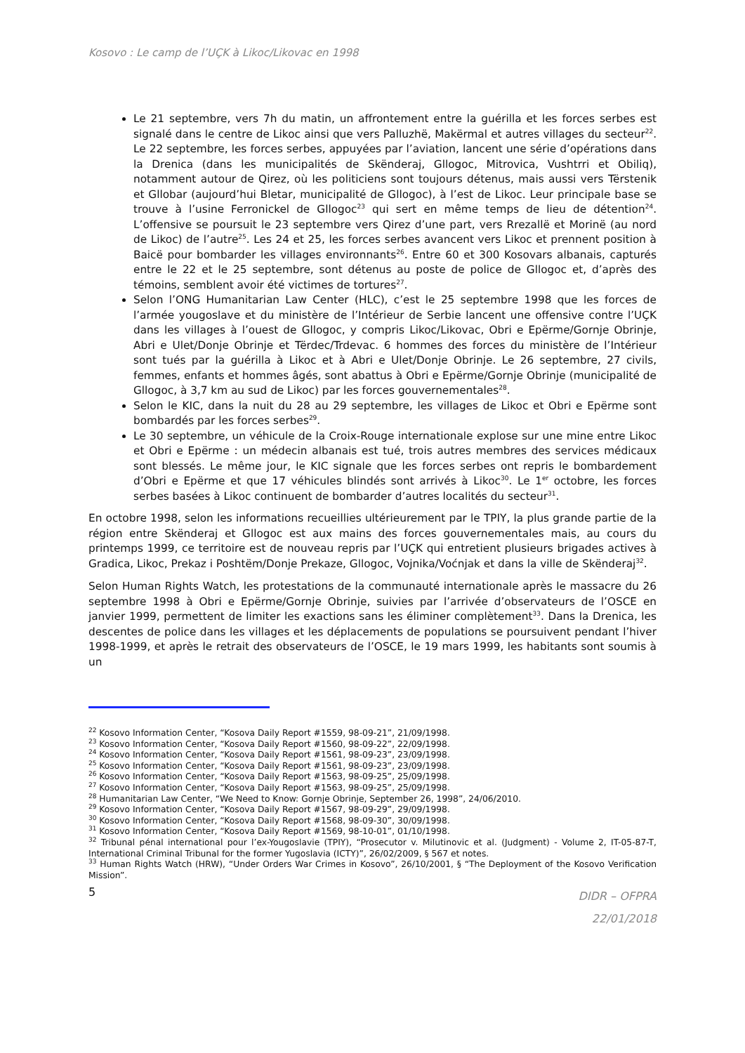Kosovo : Le camp de l’UÇK à Likoc/Likovac en 1998
Le 21 septembre, vers 7h du matin, un affrontement entre la guérilla et les forces serbes est signalé dans le centre de Likoc ainsi que vers Palluzhë, Makërmal et autres villages du secteur<sup>22</sup>. Le 22 septembre, les forces serbes, appuyées par l’aviation, lancent une série d’opérations dans la Drenica (dans les municipalités de Skënderaj, Gllogoc, Mitrovica, Vushtrri et Obiliq), notamment autour de Qirez, où les politiciens sont toujours détenus, mais aussi vers Tërstenik et Gllobar (aujourd’hui Bletar, municipalité de Gllogoc), à l’est de Likoc. Leur principale base se trouve à l’usine Ferronickel de Gllogoc<sup>23</sup> qui sert en même temps de lieu de détention<sup>24</sup>. L’offensive se poursuit le 23 septembre vers Qirez d’une part, vers Rrezallë et Morinë (au nord de Likoc) de l’autre<sup>25</sup>. Les 24 et 25, les forces serbes avancent vers Likoc et prennent position à Baicë pour bombarder les villages environnants<sup>26</sup>. Entre 60 et 300 Kosovars albanais, capturés entre le 22 et le 25 septembre, sont détenus au poste de police de Gllogoc et, d’après des témoins, semblent avoir été victimes de tortures<sup>27</sup>.
Selon l’ONG Humanitarian Law Center (HLC), c’est le 25 septembre 1998 que les forces de l’armée yougoslave et du ministère de l’Intérieur de Serbie lancent une offensive contre l’UÇK dans les villages à l’ouest de Gllogoc, y compris Likoc/Likovac, Obri e Epërme/Gornje Obrinje, Abri e Ulet/Donje Obrinje et Tërdec/Trdevac. 6 hommes des forces du ministère de l’Intérieur sont tués par la guérilla à Likoc et à Abri e Ulet/Donje Obrinje. Le 26 septembre, 27 civils, femmes, enfants et hommes âgés, sont abattus à Obri e Epërme/Gornje Obrinje (municipalité de Gllogoc, à 3,7 km au sud de Likoc) par les forces gouvernementales<sup>28</sup>.
Selon le KIC, dans la nuit du 28 au 29 septembre, les villages de Likoc et Obri e Epërme sont bombardés par les forces serbes<sup>29</sup>.
Le 30 septembre, un véhicule de la Croix-Rouge internationale explose sur une mine entre Likoc et Obri e Epërme : un médecin albanais est tué, trois autres membres des services médicaux sont blessés. Le même jour, le KIC signale que les forces serbes ont repris le bombardement d’Obri e Epërme et que 17 véhicules blindés sont arrivés à Likoc<sup>30</sup>. Le 1<sup>er</sup> octobre, les forces serbes basées à Likoc continuent de bombarder d’autres localités du secteur<sup>31</sup>.
En octobre 1998, selon les informations recueillies ultérieurement par le TPIY, la plus grande partie de la région entre Skënderaj et Gllogoc est aux mains des forces gouvernementales mais, au cours du printemps 1999, ce territoire est de nouveau repris par l’UÇK qui entretient plusieurs brigades actives à Gradica, Likoc, Prekaz i Poshtëm/Donje Prekaze, Gllogoc, Vojnika/Voćnjak et dans la ville de Skënderaj<sup>32</sup>.
Selon Human Rights Watch, les protestations de la communauté internationale après le massacre du 26 septembre 1998 à Obri e Epërme/Gornje Obrinje, suivies par l’arrivée d’observateurs de l’OSCE en janvier 1999, permettent de limiter les exactions sans les éliminer complètement<sup>33</sup>. Dans la Drenica, les descentes de police dans les villages et les déplacements de populations se poursuivent pendant l’hiver 1998-1999, et après le retrait des observateurs de l’OSCE, le 19 mars 1999, les habitants sont soumis à un
<sup>22</sup> Kosovo Information Center, “Kosova Daily Report #1559, 98-09-21”, 21/09/1998.
<sup>23</sup> Kosovo Information Center, “Kosova Daily Report #1560, 98-09-22”, 22/09/1998.
<sup>24</sup> Kosovo Information Center, “Kosova Daily Report #1561, 98-09-23”, 23/09/1998.
<sup>25</sup> Kosovo Information Center, “Kosova Daily Report #1561, 98-09-23”, 23/09/1998.
<sup>26</sup> Kosovo Information Center, “Kosova Daily Report #1563, 98-09-25”, 25/09/1998.
<sup>27</sup> Kosovo Information Center, “Kosova Daily Report #1563, 98-09-25”, 25/09/1998.
<sup>28</sup> Humanitarian Law Center, “We Need to Know: Gornje Obrinje, September 26, 1998”, 24/06/2010.
<sup>29</sup> Kosovo Information Center, “Kosova Daily Report #1567, 98-09-29”, 29/09/1998.
<sup>30</sup> Kosovo Information Center, “Kosova Daily Report #1568, 98-09-30”, 30/09/1998.
<sup>31</sup> Kosovo Information Center, “Kosova Daily Report #1569, 98-10-01”, 01/10/1998.
<sup>32</sup> Tribunal pénal international pour l’ex-Yougoslavie (TPIY), “Prosecutor v. Milutinovic et al. (Judgment) - Volume 2, IT-05-87-T, International Criminal Tribunal for the former Yugoslavia (ICTY)”, 26/02/2009, § 567 et notes.
<sup>33</sup> Human Rights Watch (HRW), “Under Orders War Crimes in Kosovo”, 26/10/2001, § “The Deployment of the Kosovo Verification Mission”.
5
DIDR – OFPRA
22/01/2018